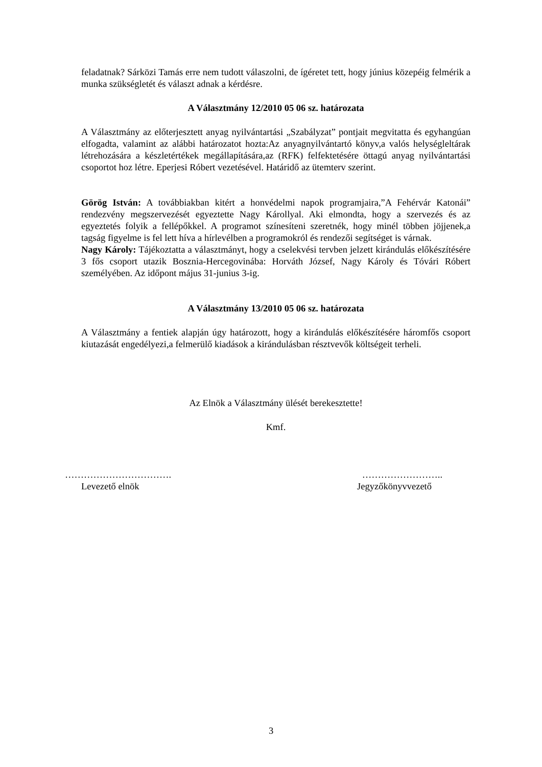feladatnak? Sárközi Tamás erre nem tudott válaszolni, de ígéretet tett, hogy június közepéig felmérik a munka szükségletét és választ adnak a kérdésre.
A Választmány 12/2010 05 06 sz. határozata
A Választmány az előterjesztett anyag nyilvántartási „Szabályzat” pontjait megvitatta és egyhangúan elfogadta, valamint az alábbi határozatot hozta:Az anyagnyilvántartó könyv,a valós helységleltárak létrehozására a készletértékek megállapítására,az (RFK) felfektetésére öttagú anyag nyilvántartási csoportot hoz létre. Eperjesi Róbert vezetésével. Határidő az ütemterv szerint.
Görög István: A továbbiakban kitért a honvédelmi napok programjaira,”A Fehérvár Katonái” rendezvény megszervezését egyeztette Nagy Károllyal. Aki elmondta, hogy a szervezés és az egyeztetés folyik a fellépőkkel. A programot színesíteni szeretnék, hogy minél többen jöjjenek,a tagság figyelme is fel lett híva a hírlevélben a programokról és rendezői segítséget is várnak.
Nagy Károly: Tájékoztatta a választmányt, hogy a cselekvési tervben jelzett kirándulás előkészítésére 3 fős csoport utazik Bosznia-Hercegovinába: Horváth József, Nagy Károly és Tóvári Róbert személyében. Az időpont május 31-junius 3-ig.
A Választmány 13/2010 05 06 sz. határozata
A Választmány a fentiek alapján úgy határozott, hogy a kirándulás előkészítésére háromfős csoport kiutazását engedélyezi,a felmerülő kiadások a kirándulásban résztvevők költségeit terheli.
Az Elnök a Választmány ülését berekesztette!
Kmf.
……………………………. ……………………..
Levezető elnök Jegyzőkönyvvezető
3